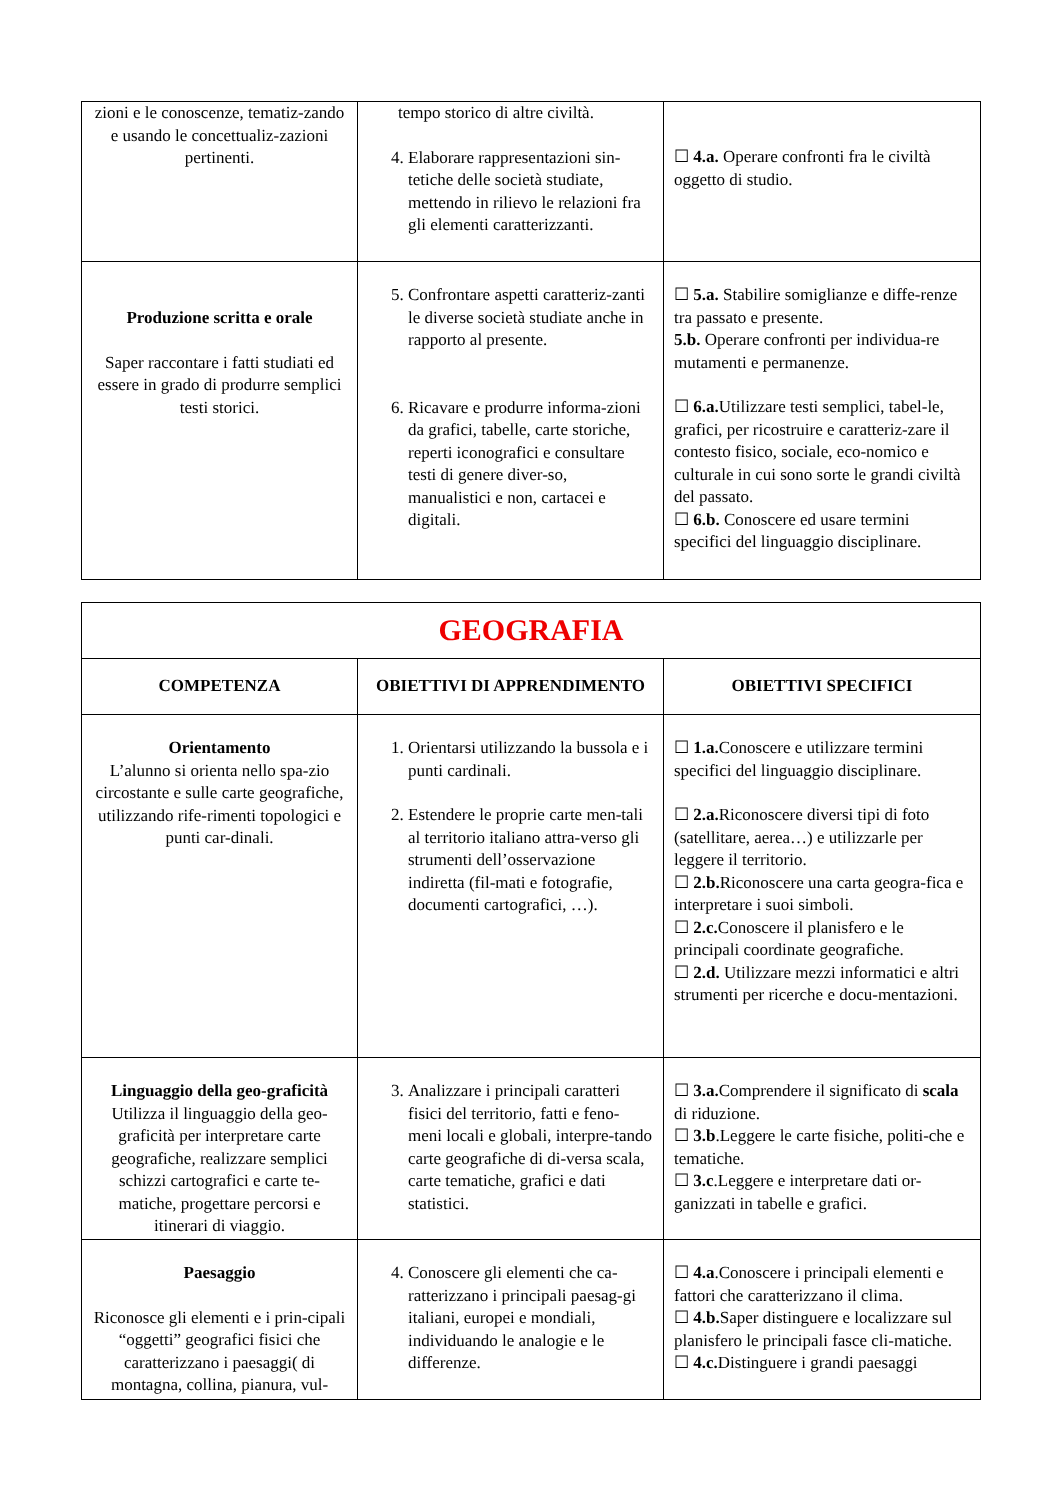| zioni e le conoscenze, tematiz-zando e usando le concettualiz-zazioni pertinenti. | tempo storico di altre civiltà. 4. Elaborare rappresentazioni sin-tetiche delle società studiate, mettendo in rilievo le relazioni fra gli elementi caratterizzanti. | ☐ 4.a. Operare confronti fra le civiltà oggetto di studio. |
| Produzione scritta e orale Saper raccontare i fatti studiati ed essere in grado di produrre semplici testi storici. | 5. Confrontare aspetti caratteriz-zanti le diverse società studiate anche in rapporto al presente. 6. Ricavare e produrre informa-zioni da grafici, tabelle, carte storiche, reperti iconografici e consultare testi di genere diver-so, manualistici e non, cartacei e digitali. | ☐ 5.a. Stabilire somiglianze e diffe-renze tra passato e presente. 5.b. Operare confronti per individua-re mutamenti e permanenze. ☐ 6.a. Utilizzare testi semplici, tabel-le, grafici, per ricostruire e caratteriz-zare il contesto fisico, sociale, eco-nomico e culturale in cui sono sorte le grandi civiltà del passato. ☐ 6.b. Conoscere ed usare termini specifici del linguaggio disciplinare. |
| GEOGRAFIA | | |
| COMPETENZA | OBIETTIVI DI APPRENDIMENTO | OBIETTIVI SPECIFICI |
| Orientamento L’alunno si orienta nello spa-zio circostante e sulle carte geografiche, utilizzando rife-rimenti topologici e punti car-dinali. | 1. Orientarsi utilizzando la bussola e i punti cardinali. 2. Estendere le proprie carte men-tali al territorio italiano attra-verso gli strumenti dell’osservazione indiretta (fil-mati e fotografie, documenti cartografici, …). | ☐ 1.a. Conoscere e utilizzare termini specifici del linguaggio disciplinare. ☐ 2.a. Riconoscere diversi tipi di foto (satellitare, aerea…) e utilizzarle per leggere il territorio. ☐ 2.b. Riconoscere una carta geogra-fica e interpretare i suoi simboli. ☐ 2.c. Conoscere il planisfero e le principali coordinate geografiche. ☐ 2.d. Utilizzare mezzi informatici e altri strumenti per ricerche e docu-mentazioni. |
| Linguaggio della geo-graficità Utilizza il linguaggio della geo-graficità per interpretare carte geografiche, realizzare semplici schizzi cartografici e carte te-matiche, progettare percorsi e itinerari di viaggio. | 3. Analizzare i principali caratteri fisici del territorio, fatti e feno-meni locali e globali, interpre-tando carte geografiche di di-versa scala, carte tematiche, grafici e dati statistici. | ☐ 3.a. Comprendere il significato di scala di riduzione. ☐ 3.b .Leggere le carte fisiche, politi-che e tematiche. ☐ 3.c .Leggere e interpretare dati or-ganizzati in tabelle e grafici. |
| Paesaggio Riconosce gli elementi e i prin-cipali “oggetti” geografici fisici che caratterizzano i paesaggi( di montagna, collina, pianura, vul- | 4. Conoscere gli elementi che ca-ratterizzano i principali paesag-gi italiani, europei e mondiali, individuando le analogie e le differenze. | ☐ 4.a .Conoscere i principali elementi e fattori che caratterizzano il clima. ☐ 4.b. Saper distinguere e localizzare sul planisfero le principali fasce cli-matiche. ☐ 4.c. Distinguere i grandi paesaggi |